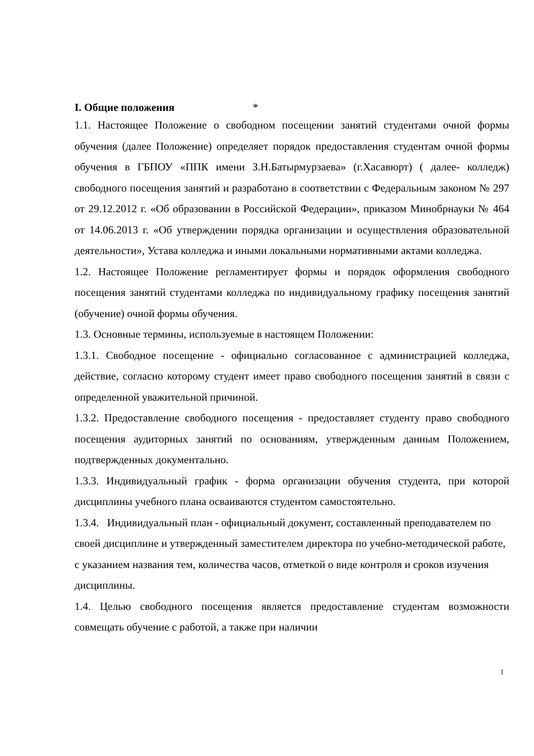I. Общие положения *
1.1. Настоящее Положение о свободном посещении занятий студентами очной формы обучения (далее Положение) определяет порядок предоставления студентам очной формы обучения в ГБПОУ «ППК имени З.Н.Батырмурзаева» (г.Хасавюрт) ( далее- колледж) свободного посещения занятий и разработано в соответствии с Федеральным законом № 297 от 29.12.2012 г. «Об образовании в Российской Федерации», приказом Минобрнауки № 464 от 14.06.2013 г. «Об утверждении порядка организации и осуществления образовательной деятельности», Устава колледжа и иными локальными нормативными актами колледжа.
1.2. Настоящее Положение регламентирует формы и порядок оформления свободного посещения занятий студентами колледжа по индивидуальному графику посещения занятий (обучение) очной формы обучения.
1.3. Основные термины, используемые в настоящем Положении:
1.3.1. Свободное посещение - официально согласованное с администрацией колледжа, действие, согласно которому студент имеет право свободного посещения занятий в связи с определенной уважительной причиной.
1.3.2. Предоставление свободного посещения - предоставляет студенту право свободного посещения аудиторных занятий по основаниям, утвержденным данным Положением, подтвержденных документально.
1.3.3. Индивидуальный график - форма организации обучения студента, при которой дисциплины учебного плана осваиваются студентом самостоятельно.
1.3.4. Индивидуальный план - официальный документ, составленный преподавателем по своей дисциплине и утвержденный заместителем директора по учебно-методической работе, с указанием названия тем, количества часов, отметкой о виде контроля и сроков изучения дисциплины.
1.4. Целью свободного посещения является предоставление студентам возможности совмещать обучение с работой, а также при наличии
1